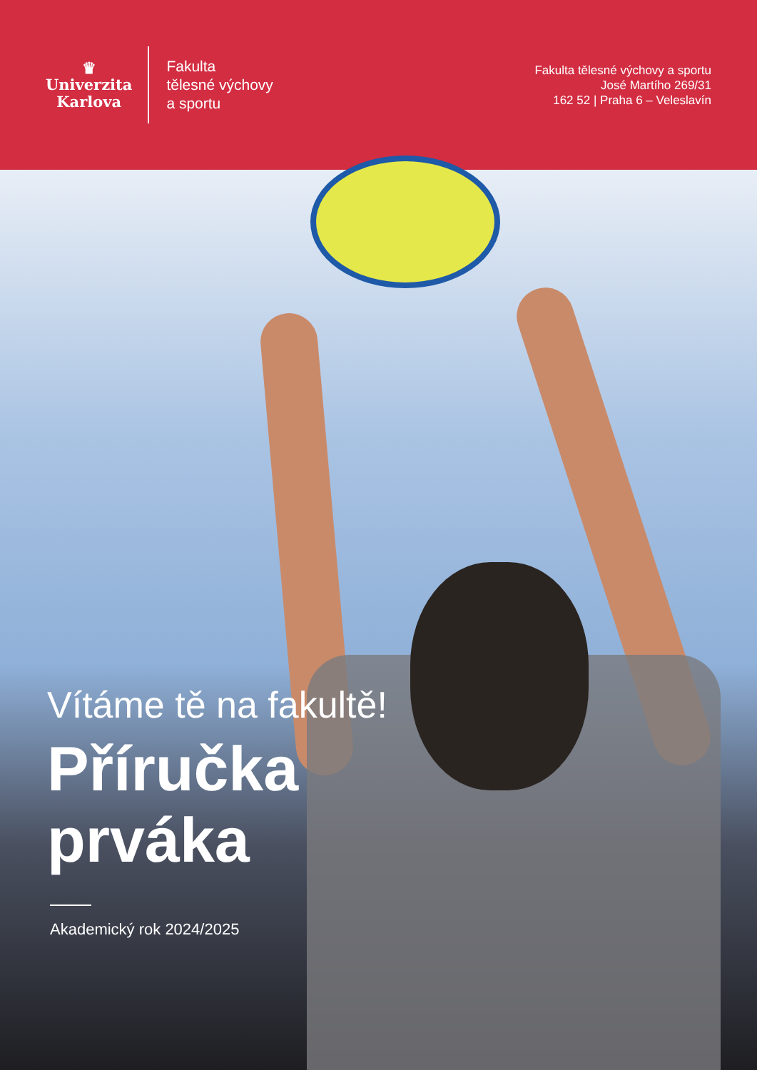♛
Univerzita
Karlova
Fakulta
tělesné výchovy
a sportu
Fakulta tělesné výchovy a sportu
José Martího 269/31
162 52 | Praha 6 – Veleslavín
Vítáme tě na fakultě!
Příručka
prváka
Akademický rok 2024/2025